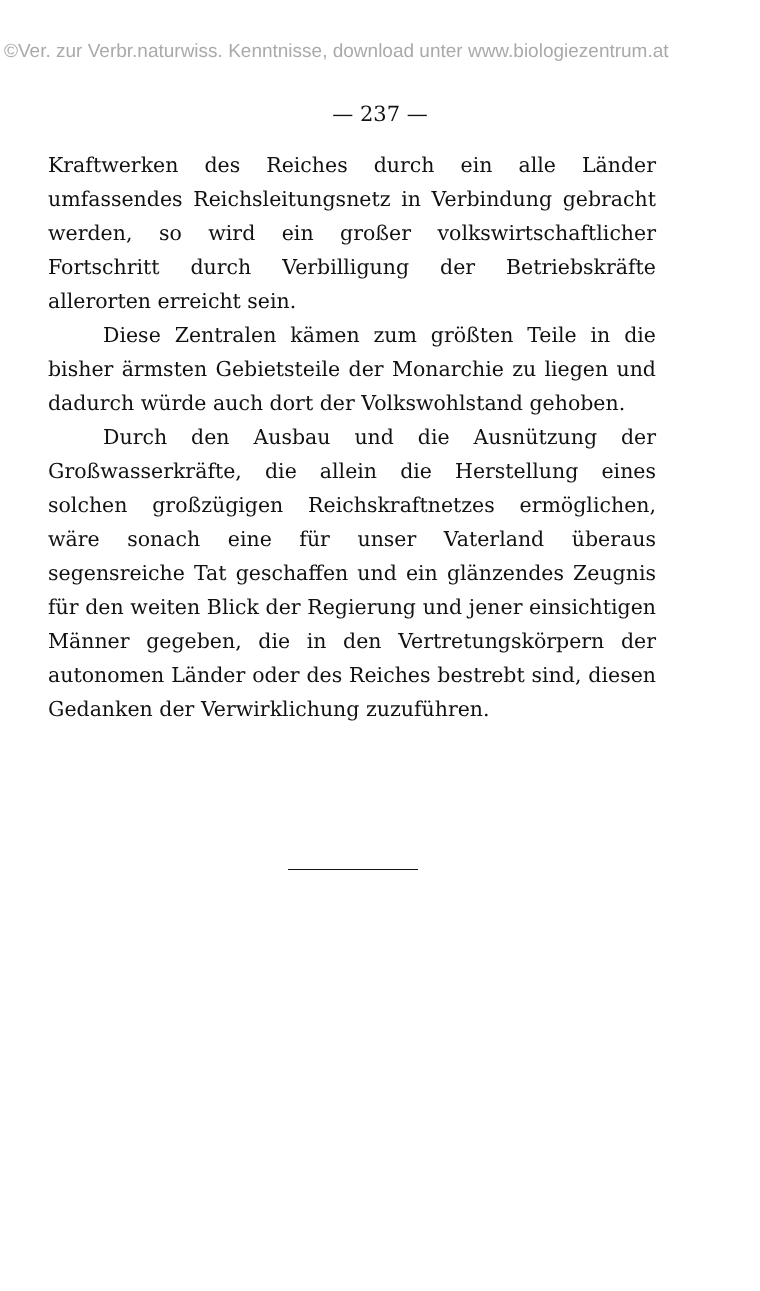©Ver. zur Verbr.naturwiss. Kenntnisse, download unter www.biologiezentrum.at
— 237 —
Kraftwerken des Reiches durch ein alle Länder umfassendes Reichsleitungsnetz in Verbindung gebracht werden, so wird ein großer volkswirtschaftlicher Fortschritt durch Verbilligung der Betriebskräfte allerorten erreicht sein.
Diese Zentralen kämen zum größten Teile in die bisher ärmsten Gebietsteile der Monarchie zu liegen und dadurch würde auch dort der Volkswohlstand gehoben.
Durch den Ausbau und die Ausnützung der Großwasserkräfte, die allein die Herstellung eines solchen großzügigen Reichskraftnetzes ermöglichen, wäre sonach eine für unser Vaterland überaus segensreiche Tat geschaffen und ein glänzendes Zeugnis für den weiten Blick der Regierung und jener einsichtigen Männer gegeben, die in den Vertretungskörpern der autonomen Länder oder des Reiches bestrebt sind, diesen Gedanken der Verwirklichung zuzuführen.